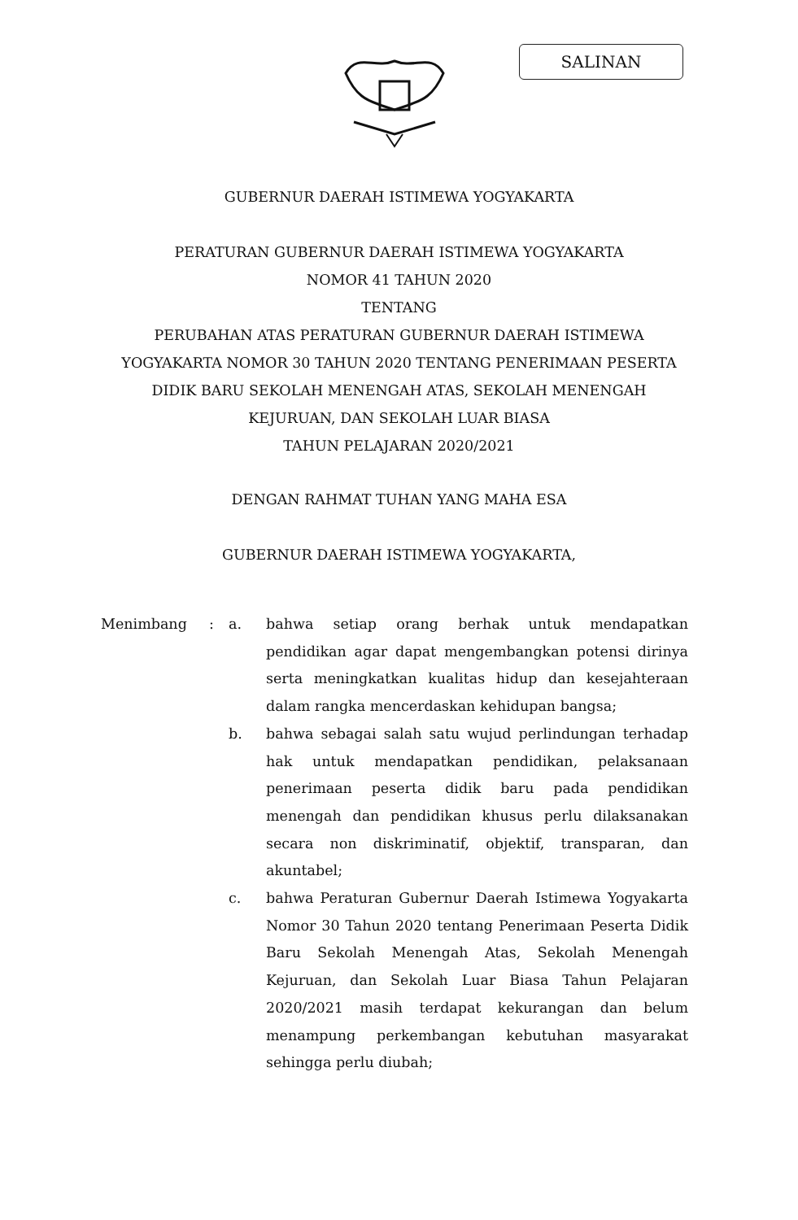SALINAN
GUBERNUR DAERAH ISTIMEWA YOGYAKARTA
PERATURAN GUBERNUR DAERAH ISTIMEWA YOGYAKARTA
NOMOR 41 TAHUN 2020
TENTANG
PERUBAHAN ATAS PERATURAN GUBERNUR DAERAH ISTIMEWA
YOGYAKARTA NOMOR 30 TAHUN 2020 TENTANG PENERIMAAN PESERTA
DIDIK BARU SEKOLAH MENENGAH ATAS, SEKOLAH MENENGAH
KEJURUAN, DAN SEKOLAH LUAR BIASA
TAHUN PELAJARAN 2020/2021
DENGAN RAHMAT TUHAN YANG MAHA ESA
GUBERNUR DAERAH ISTIMEWA YOGYAKARTA,
| Menimbang | : | a. | bahwa setiap orang berhak untuk mendapatkan pendidikan agar dapat mengembangkan potensi dirinya serta meningkatkan kualitas hidup dan kesejahteraan dalam rangka mencerdaskan kehidupan bangsa; |
| | | b. | bahwa sebagai salah satu wujud perlindungan terhadap hak untuk mendapatkan pendidikan, pelaksanaan penerimaan peserta didik baru pada pendidikan menengah dan pendidikan khusus perlu dilaksanakan secara non diskriminatif, objektif, transparan, dan akuntabel; |
| | | c. | bahwa Peraturan Gubernur Daerah Istimewa Yogyakarta Nomor 30 Tahun 2020 tentang Penerimaan Peserta Didik Baru Sekolah Menengah Atas, Sekolah Menengah Kejuruan, dan Sekolah Luar Biasa Tahun Pelajaran 2020/2021 masih terdapat kekurangan dan belum menampung perkembangan kebutuhan masyarakat sehingga perlu diubah; |